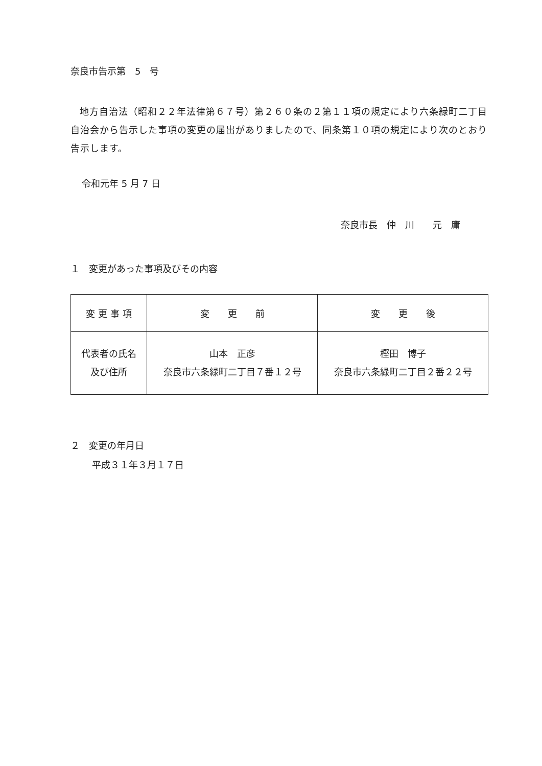奈良市告示第　5　号
地方自治法（昭和２２年法律第６７号）第２６０条の２第１１項の規定により六条緑町二丁目自治会から告示した事項の変更の届出がありましたので、同条第１０項の規定により次のとおり告示します。
令和元年 5 月 7 日
奈良市長　仲　川　　元　庸
１　変更があった事項及びその内容
| 変 更 事 項 | 変 更 前 | 変 更 後 |
| --- | --- | --- |
| 代表者の氏名 及び住所 | 山本 正彦 奈良市六条緑町二丁目７番１２号 | 樫田 博子 奈良市六条緑町二丁目２番２２号 |
２　変更の年月日
平成３１年３月１７日